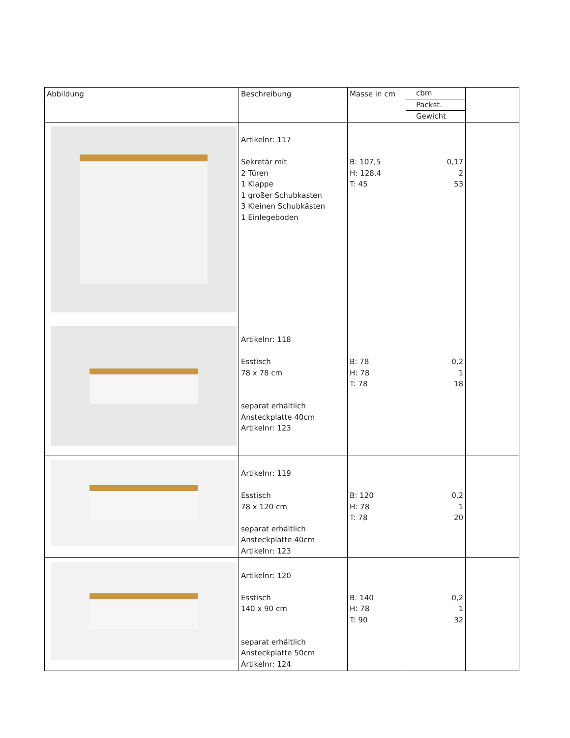| Abbildung | Beschreibung | Masse in cm | cbm Packst. Gewicht | |
| | Artikelnr: 117 Sekretär mit 2 Türen 1 Klappe 1 großer Schubkasten 3 Kleinen Schubkästen 1 Einlegeboden | B: 107,5 H: 128,4 T: 45 | 0,17 2 53 | |
| | Artikelnr: 118 Esstisch 78 x 78 cm separat erhältlich Ansteckplatte 40cm Artikelnr: 123 | B: 78 H: 78 T: 78 | 0,2 1 18 | |
| | Artikelnr: 119 Esstisch 78 x 120 cm separat erhältlich Ansteckplatte 40cm Artikelnr: 123 | B: 120 H: 78 T: 78 | 0,2 1 20 | |
| | Artikelnr: 120 Esstisch 140 x 90 cm separat erhältlich Ansteckplatte 50cm Artikelnr: 124 | B: 140 H: 78 T: 90 | 0,2 1 32 | |